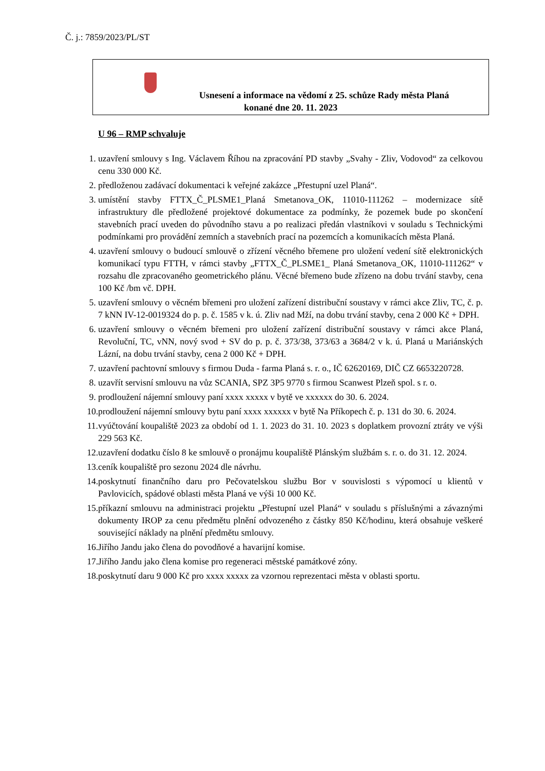Č. j.: 7859/2023/PL/ST
Usnesení a informace na vědomí z 25. schůze Rady města Planá
konané dne 20. 11. 2023
U 96 – RMP schvaluje
1. uzavření smlouvy s Ing. Václavem Říhou na zpracování PD stavby „Svahy - Zliv, Vodovod“ za celkovou cenu 330 000 Kč.
2. předloženou zadávací dokumentaci k veřejné zakázce „Přestupní uzel Planá“.
3. umístění stavby FTTX_Č_PLSME1_Planá Smetanova_OK, 11010-111262 – modernizace sítě infrastruktury dle předložené projektové dokumentace za podmínky, že pozemek bude po skončení stavebních prací uveden do původního stavu a po realizaci předán vlastníkovi v souladu s Technickými podmínkami pro provádění zemních a stavebních prací na pozemcích a komunikacích města Planá.
4. uzavření smlouvy o budoucí smlouvě o zřízení věcného břemene pro uložení vedení sítě elektronických komunikací typu FTTH, v rámci stavby „FTTX_Č_PLSME1_ Planá Smetanova_OK, 11010-111262“ v rozsahu dle zpracovaného geometrického plánu. Věcné břemeno bude zřízeno na dobu trvání stavby, cena 100 Kč /bm vč. DPH.
5. uzavření smlouvy o věcném břemeni pro uložení zařízení distribuční soustavy v rámci akce Zliv, TC, č. p. 7 kNN IV-12-0019324 do p. p. č. 1585 v k. ú. Zliv nad Mží, na dobu trvání stavby, cena 2 000 Kč + DPH.
6. uzavření smlouvy o věcném břemeni pro uložení zařízení distribuční soustavy v rámci akce Planá, Revoluční, TC, vNN, nový svod + SV do p. p. č. 373/38, 373/63 a 3684/2 v k. ú. Planá u Mariánských Lázní, na dobu trvání stavby, cena 2 000 Kč + DPH.
7. uzavření pachtovní smlouvy s firmou Duda - farma Planá s. r. o., IČ 62620169, DIČ CZ 6653220728.
8. uzavřít servisní smlouvu na vůz SCANIA, SPZ 3P5 9770 s firmou Scanwest Plzeň spol. s r. o.
9. prodloužení nájemní smlouvy paní xxxx xxxxx v bytě ve xxxxxx do 30. 6. 2024.
10. prodloužení nájemní smlouvy bytu paní xxxx xxxxxx v bytě Na Příkopech č. p. 131 do 30. 6. 2024.
11. vyúčtování koupaliště 2023 za období od 1. 1. 2023 do 31. 10. 2023 s doplatkem provozní ztráty ve výši 229 563 Kč.
12. uzavření dodatku číslo 8 ke smlouvě o pronájmu koupaliště Plánským službám s. r. o. do 31. 12. 2024.
13. ceník koupaliště pro sezonu 2024 dle návrhu.
14. poskytnutí finančního daru pro Pečovatelskou službu Bor v souvislosti s výpomocí u klientů v Pavlovicích, spádové oblasti města Planá ve výši 10 000 Kč.
15. příkazní smlouvu na administraci projektu „Přestupní uzel Planá“ v souladu s příslušnými a závaznými dokumenty IROP za cenu předmětu plnění odvozeného z částky 850 Kč/hodinu, která obsahuje veškeré související náklady na plnění předmětu smlouvy.
16. Jiřího Jandu jako člena do povodňové a havarijní komise.
17. Jiřího Jandu jako člena komise pro regeneraci městské památkové zóny.
18. poskytnutí daru 9 000 Kč pro xxxx xxxxx za vzornou reprezentaci města v oblasti sportu.